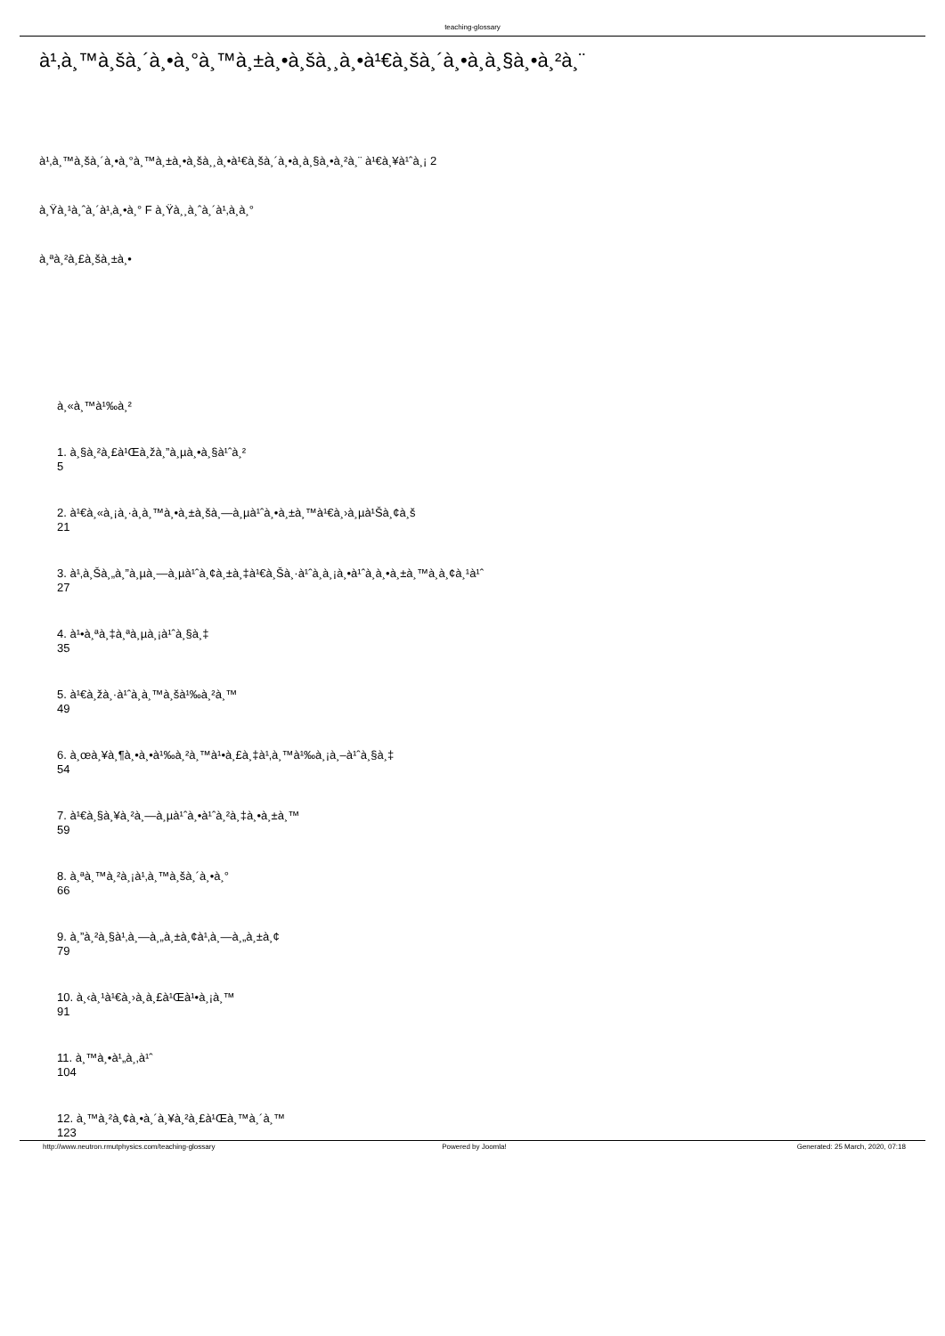teaching-glossary
à¹‚à¸™à¸šà¸´à¸•à¸°à¸™à¸±à¸•à¸šà¸¸à¸•à¹€à¸šà¸´à¸•à¸­à¸§à¸•à¸²à¸¨
à¹‚à¸™à¸šà¸´à¸•à¸°à¸™à¸±à¸•à¸šà¸¸à¸•à¹€à¸šà¸´à¸•à¸­à¸§à¸•à¸²à¸¨ à¹€à¸¥à¹ˆà¸¡ 2
à¸Ÿà¸¹à¸ˆà¸´à¹‚à¸•à¸° F à¸Ÿà¸¸à¸ˆà¸´à¹‚à¸­à¸°
à¸ªà¸²à¸£à¸šà¸±à¸•
à¸«à¸™à¹‰à¸²
1. à¸§à¸²à¸£à¹Œà¸žà¸”à¸µà¸•à¸§à¹ˆà¸²
5
2. à¹€à¸«à¸¡à¸·à¸­à¸™à¸•à¸±à¸šà¸—à¸µà¹ˆà¸•à¸±à¸™à¹€à¸›à¸µà¹Šà¸¢à¸š
21
3. à¹‚à¸Šà¸„à¸”à¸µà¸—à¸µà¹ˆà¸¢à¸±à¸‡à¹€à¸Šà¸·à¹ˆà¸­à¸¡à¸•à¹ˆà¸­à¸•à¸±à¸™à¸­à¸¢à¸¹à¹ˆ
27
4. à¹•à¸ªà¸‡à¸ªà¸µà¸¡à¹ˆà¸§à¸‡
35
5. à¹€à¸žà¸·à¹ˆà¸­à¸™à¸šà¹‰à¸²à¸™
49
6. à¸œà¸¥à¸¶à¸•à¸•à¹‰à¸²à¸™à¹•à¸£à¸‡à¹‚à¸™à¹‰à¸¡à¸–à¹ˆà¸§à¸‡
54
7. à¹€à¸§à¸¥à¸²à¸—à¸µà¹ˆà¸•à¹ˆà¸²à¸‡à¸•à¸±à¸™
59
8. à¸ªà¸™à¸²à¸¡à¹‚à¸™à¸šà¸´à¸•à¸°
66
9. à¸”à¸²à¸§à¹‚à¸—à¸„à¸±à¸¢à¹‚à¸—à¸„à¸±à¸¢
79
10. à¸‹à¸¹à¹€à¸›à¸­à¸£à¹Œà¹•à¸¡à¸™
91
11. à¸™à¸•à¹„à¸‚à¹ˆ
104
12. à¸™à¸²à¸¢à¸•à¸´à¸¥à¸²à¸£à¹Œà¸™à¸´à¸™
123
http://www.neutron.rmutphysics.com/teaching-glossary Powered by Joomla! Generated: 25 March, 2020, 07:18